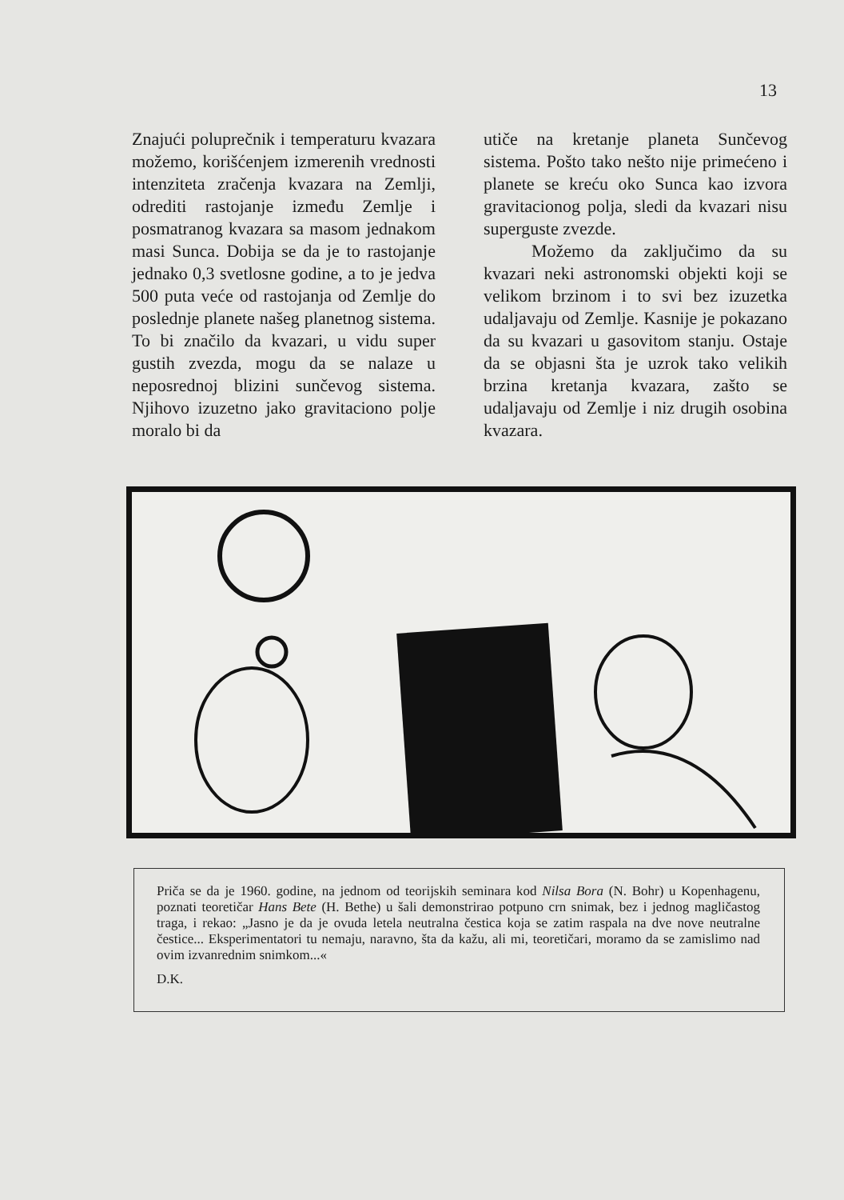13
Znajući poluprečnik i temperaturu kvazara možemo, korišćenjem izmerenih vrednosti intenziteta zračenja kvazara na Zemlji, odrediti rastojanje između Zemlje i posmatranog kvazara sa masom jednakom masi Sunca. Dobija se da je to rastojanje jednako 0,3 svetlosne godine, a to je jedva 500 puta veće od rastojanja od Zemlje do poslednje planete našeg planetnog sistema. To bi značilo da kvazari, u vidu super gustih zvezda, mogu da se nalaze u neposrednoj blizini sunčevog sistema. Njihovo izuzetno jako gravitaciono polje moralo bi da
utiče na kretanje planeta Sunčevog sistema. Pošto tako nešto nije primećeno i planete se kreću oko Sunca kao izvora gravitacionog polja, sledi da kvazari nisu superguste zvezde.
Možemo da zaključimo da su kvazari neki astronomski objekti koji se velikom brzinom i to svi bez izuzetka udaljavaju od Zemlje. Kasnije je pokazano da su kvazari u gasovitom stanju. Ostaje da se objasni šta je uzrok tako velikih brzina kretanja kvazara, zašto se udaljavaju od Zemlje i niz drugih osobina kvazara.
Priča se da je 1960. godine, na jednom od teorijskih seminara kod Nilsa Bora (N. Bohr) u Kopenhagenu, poznati teoretičar Hans Bete (H. Bethe) u šali demonstrirao potpuno crn snimak, bez i jednog magličastog traga, i rekao: „Jasno je da je ovuda letela neutralna čestica koja se zatim raspala na dve nove neutralne čestice... Eksperimentatori tu nemaju, naravno, šta da kažu, ali mi, teoretičari, moramo da se zamislimo nad ovim izvanrednim snimkom...«
D.K.